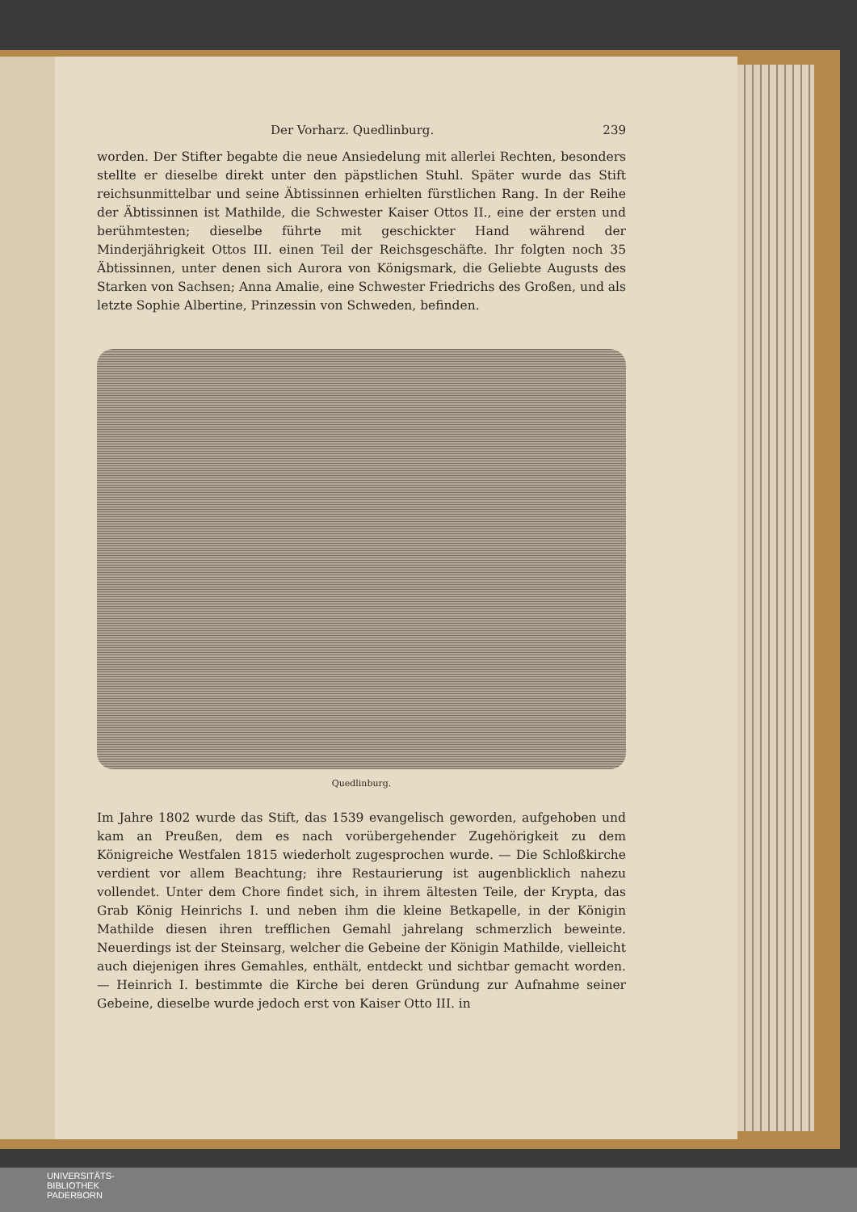Der Vorharz. Quedlinburg. 239
worden. Der Stifter begabte die neue Ansiedelung mit allerlei Rechten, besonders stellte er dieselbe direkt unter den päpstlichen Stuhl. Später wurde das Stift reichsunmittelbar und seine Äbtissinnen erhielten fürstlichen Rang. In der Reihe der Äbtissinnen ist Mathilde, die Schwester Kaiser Ottos II., eine der ersten und berühmtesten; dieselbe führte mit geschickter Hand während der Minderjährigkeit Ottos III. einen Teil der Reichsgeschäfte. Ihr folgten noch 35 Äbtissinnen, unter denen sich Aurora von Königsmark, die Geliebte Augusts des Starken von Sachsen; Anna Amalie, eine Schwester Friedrichs des Großen, und als letzte Sophie Albertine, Prinzessin von Schweden, befinden.
Quedlinburg.
Im Jahre 1802 wurde das Stift, das 1539 evangelisch geworden, aufgehoben und kam an Preußen, dem es nach vorübergehender Zugehörigkeit zu dem Königreiche Westfalen 1815 wiederholt zugesprochen wurde. — Die Schloßkirche verdient vor allem Beachtung; ihre Restaurierung ist augenblicklich nahezu vollendet. Unter dem Chore findet sich, in ihrem ältesten Teile, der Krypta, das Grab König Heinrichs I. und neben ihm die kleine Betkapelle, in der Königin Mathilde diesen ihren trefflichen Gemahl jahrelang schmerzlich beweinte. Neuerdings ist der Steinsarg, welcher die Gebeine der Königin Mathilde, vielleicht auch diejenigen ihres Gemahles, enthält, entdeckt und sichtbar gemacht worden. — Heinrich I. bestimmte die Kirche bei deren Gründung zur Aufnahme seiner Gebeine, dieselbe wurde jedoch erst von Kaiser Otto III. in
UNIVERSITÄTS-
BIBLIOTHEK
PADERBORN